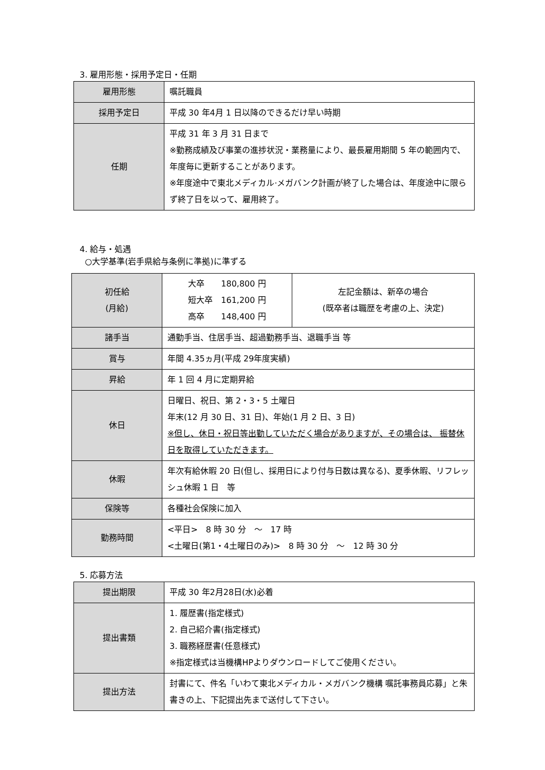3. 雇用形態・採用予定日・任期
| 雇用形態 | 嘱託職員 |
| 採用予定日 | 平成 30 年4月 1 日以降のできるだけ早い時期 |
| 任期 | 平成 31 年 3 月 31 日まで ※勤務成績及び事業の進捗状況・業務量により、最長雇用期間 5 年の範囲内で、年度毎に更新することがあります。 ※年度途中で東北メディカル·メガバンク計画が終了した場合は、年度途中に限らず終了日を以って、雇用終了。 |
4. 給与・処遇
○大学基準(岩手県給与条例に準拠)に準ずる
| 初任給 (月給) | 大卒 180,800 円 短大卒 161,200 円 高卒 148,400 円 | 左記金額は、新卒の場合 (既卒者は職歴を考慮の上、決定) |
| 諸手当 | 通勤手当、住居手当、超過勤務手当、退職手当 等 | |
| 賞与 | 年間 4.35ヵ月(平成 29年度実績) | |
| 昇給 | 年 1 回 4 月に定期昇給 | |
| 休日 | 日曜日、祝日、第 2・3・5 土曜日 年末(12 月 30 日、31 日)、年始(1 月 2 日、3 日) ※但し、休日・祝日等出勤していただく場合がありますが、その場合は、 振替休日を取得していただきます。 | |
| 休暇 | 年次有給休暇 20 日(但し、採用日により付与日数は異なる)、夏季休暇、リフレッシュ休暇 1 日 等 | |
| 保険等 | 各種社会保険に加入 | |
| 勤務時間 | <平日> 8 時 30 分 ～ 17 時 <土曜日(第1・4土曜日のみ)> 8 時 30 分 ～ 12 時 30 分 | |
5. 応募方法
| 提出期限 | 平成 30 年2月28日(水)必着 |
| 提出書類 | 1. 履歴書(指定様式) 2. 自己紹介書(指定様式) 3. 職務経歴書(任意様式) ※指定様式は当機構HPよりダウンロードしてご使用ください。 |
| 提出方法 | 封書にて、件名「いわて東北メディカル・メガバンク機構 嘱託事務員応募」と朱書きの上、下記提出先まで送付して下さい。 |